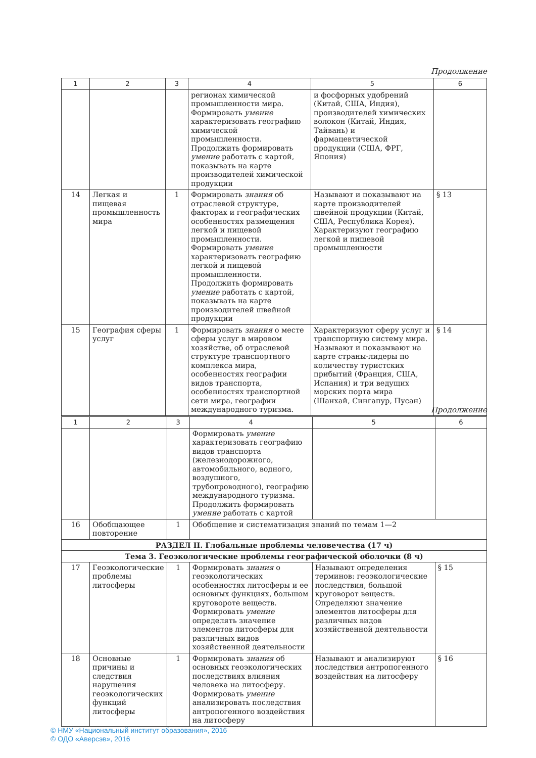Продолжение
| 1 | 2 | 3 | 4 | 5 | 6 |
| --- | --- | --- | --- | --- | --- |
| | | | регионах химической промышленности мира. Формировать умение характеризовать географию химической промышленности. Продолжить формировать умение работать с картой, показывать на карте производителей химической продукции | и фосфорных удобрений (Китай, США, Индия), производителей химических волокон (Китай, Индия, Тайвань) и фармацевтической продукции (США, ФРГ, Япония) | |
| 14 | Легкая и пищевая промышленность мира | 1 | Формировать знания об отраслевой структуре, факторах и географических особенностях размещения легкой и пищевой промышленности. Формировать умение характеризовать географию легкой и пищевой промышленности. Продолжить формировать умение работать с картой, показывать на карте производителей швейной продукции | Называют и показывают на карте производителей швейной продукции (Китай, США, Республика Корея). Характеризуют географию легкой и пищевой промышленности | § 13 |
| 15 | География сферы услуг | 1 | Формировать знания о месте сферы услуг в мировом хозяйстве, об отраслевой структуре транспортного комплекса мира, особенностях географии видов транспорта, особенностях транспортной сети мира, географии международного туризма. | Характеризуют сферу услуг и транспортную систему мира. Называют и показывают на карте страны-лидеры по количеству туристских прибытий (Франция, США, Испания) и три ведущих морских порта мира (Шанхай, Сингапур, Пусан) | § 14 |
Продолжение
| 1 | 2 | 3 | 4 | 5 | 6 |
| --- | --- | --- | --- | --- | --- |
| | | | Формировать умение характеризовать географию видов транспорта (железнодорожного, автомобильного, водного, воздушного, трубопроводного), географию международного туризма. Продолжить формировать умение работать с картой | | |
| 16 | Обобщающее повторение | 1 | Обобщение и систематизация знаний по темам 1—2 | | |
| РАЗДЕЛ II. Глобальные проблемы человечества (17 ч) | | | | | |
| Тема 3. Геоэкологические проблемы географической оболочки (8 ч) | | | | | |
| 17 | Геоэкологические проблемы литосферы | 1 | Формировать знания о геоэкологических особенностях литосферы и ее основных функциях, большом круговороте веществ. Формировать умение определять значение элементов литосферы для различных видов хозяйственной деятельности | Называют определения терминов: геоэкологические последствия, большой круговорот веществ. Определяют значение элементов литосферы для различных видов хозяйственной деятельности | § 15 |
| 18 | Основные причины и следствия нарушения геоэкологических функций литосферы | 1 | Формировать знания об основных геоэкологических последствиях влияния человека на литосферу. Формировать умение анализировать последствия антропогенного воздействия на литосферу | Называют и анализируют последствия антропогенного воздействия на литосферу | § 16 |
© НМУ «Национальный институт образования», 2016
© ОДО «Аверсэв», 2016